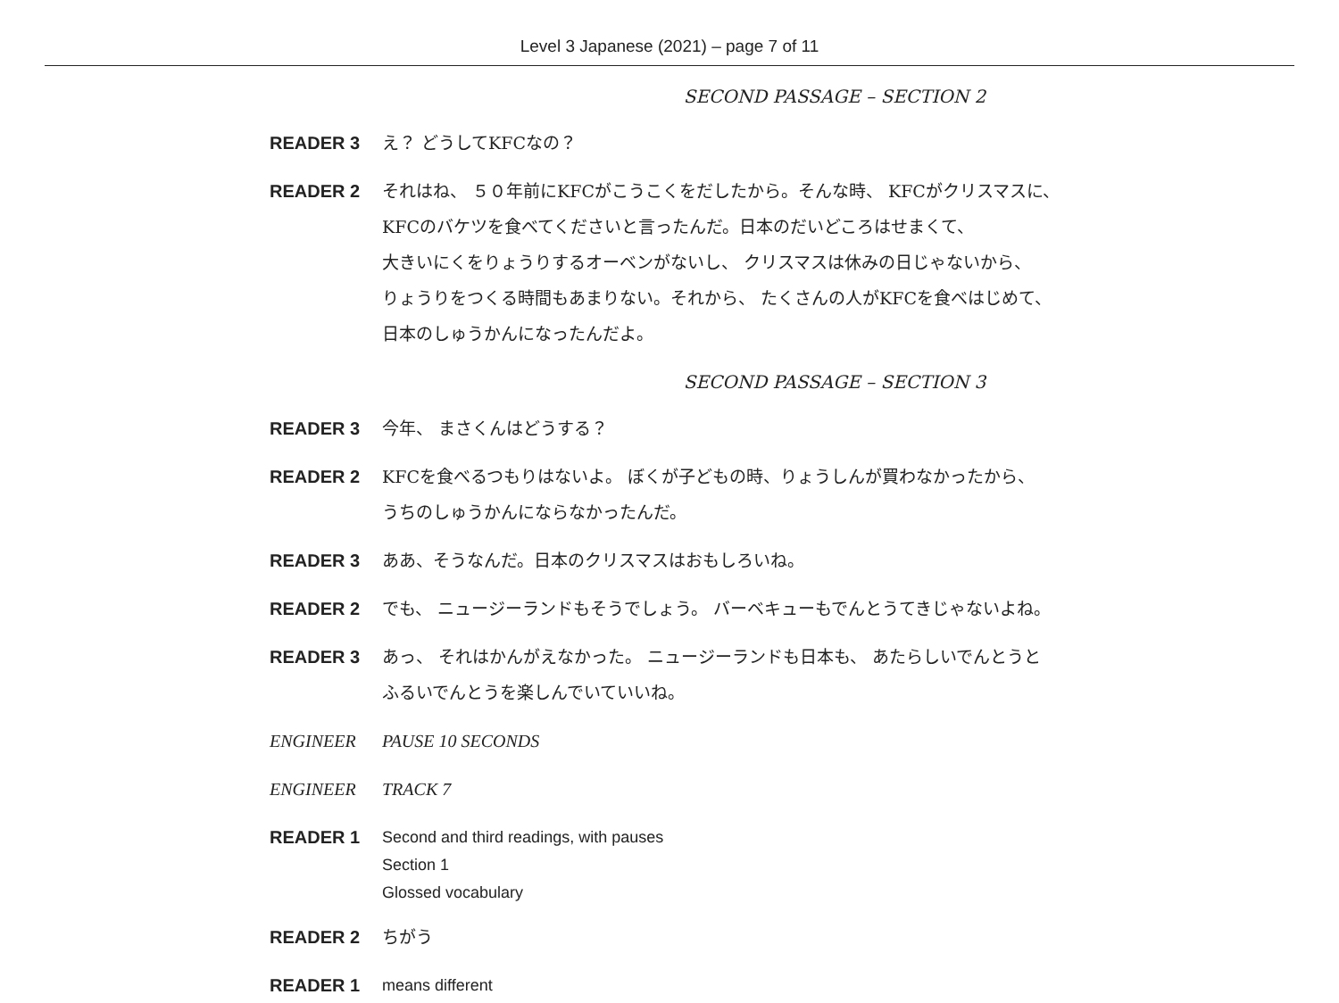Level 3 Japanese (2021) – page 7 of 11
SECOND PASSAGE – SECTION 2
READER 3 え？ どうしてKFCなの？
READER 2 それはね、 ５０年前にKFCがこうこくをだしたから。そんな時、 KFCがクリスマスに、
KFCのバケツを食べてくださいと言ったんだ。日本のだいどころはせまくて、
大きいにくをりょうりするオーベンがないし、 クリスマスは休みの日じゃないから、
りょうりをつくる時間もあまりない。それから、 たくさんの人がKFCを食べはじめて、
日本のしゅうかんになったんだよ。
SECOND PASSAGE – SECTION 3
READER 3 今年、 まさくんはどうする？
READER 2 KFCを食べるつもりはないよ。 ぼくが子どもの時、りょうしんが買わなかったから、
うちのしゅうかんにならなかったんだ。
READER 3 ああ、そうなんだ。日本のクリスマスはおもしろいね。
READER 2 でも、 ニュージーランドもそうでしょう。 バーベキューもでんとうてきじゃないよね。
READER 3 あっ、 それはかんがえなかった。 ニュージーランドも日本も、 あたらしいでんとうと
ふるいでんとうを楽しんでいていいね。
ENGINEER PAUSE 10 SECONDS
ENGINEER TRACK 7
READER 1
Second and third readings, with pauses
Section 1
Glossed vocabulary
READER 2 ちがう
READER 1
means different